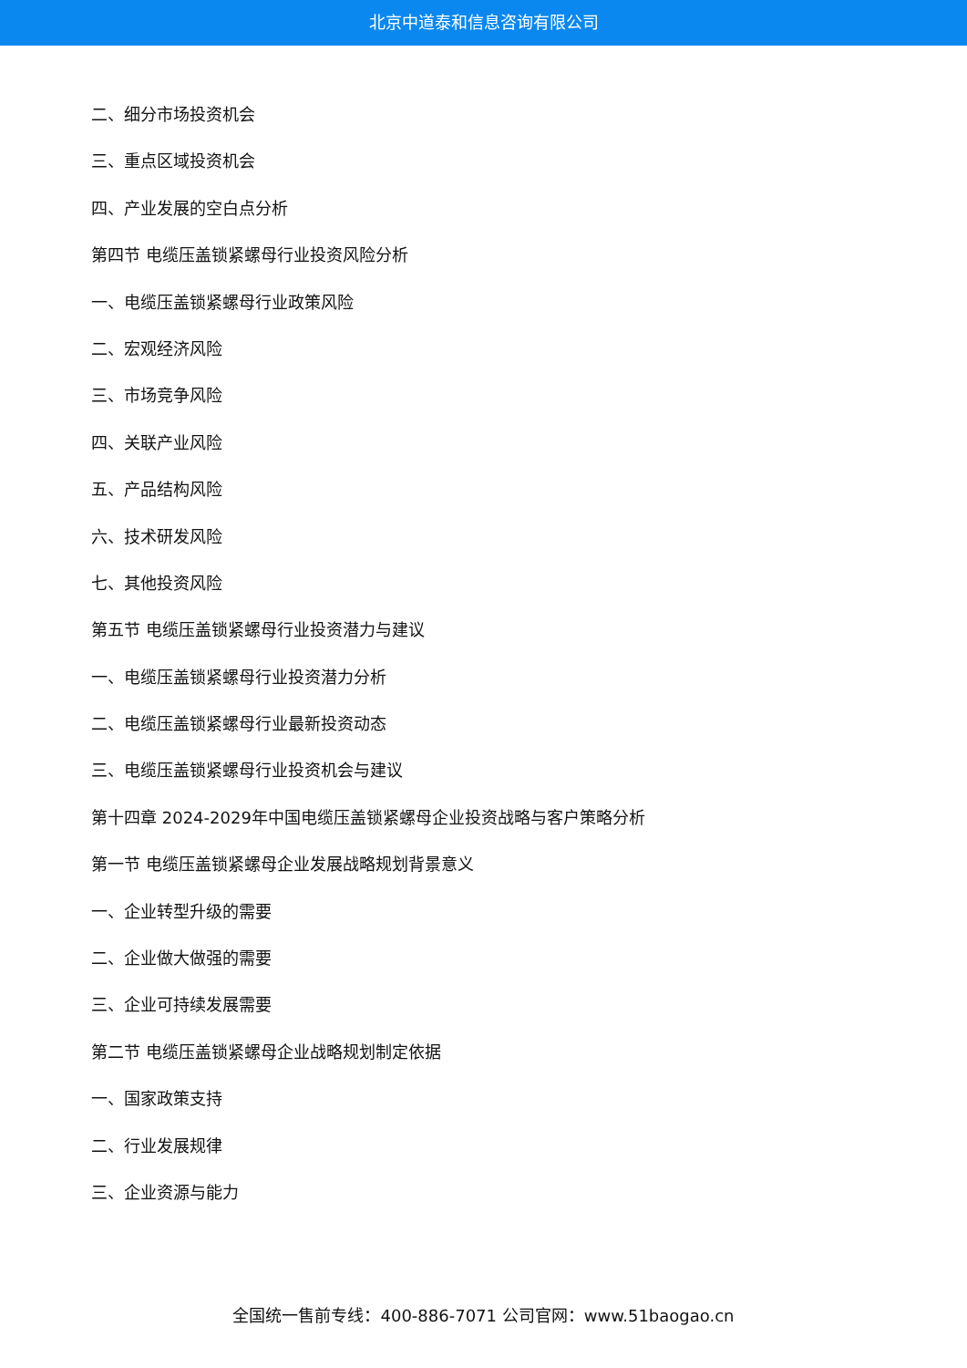北京中道泰和信息咨询有限公司
二、细分市场投资机会
三、重点区域投资机会
四、产业发展的空白点分析
第四节 电缆压盖锁紧螺母行业投资风险分析
一、电缆压盖锁紧螺母行业政策风险
二、宏观经济风险
三、市场竞争风险
四、关联产业风险
五、产品结构风险
六、技术研发风险
七、其他投资风险
第五节 电缆压盖锁紧螺母行业投资潜力与建议
一、电缆压盖锁紧螺母行业投资潜力分析
二、电缆压盖锁紧螺母行业最新投资动态
三、电缆压盖锁紧螺母行业投资机会与建议
第十四章 2024-2029年中国电缆压盖锁紧螺母企业投资战略与客户策略分析
第一节 电缆压盖锁紧螺母企业发展战略规划背景意义
一、企业转型升级的需要
二、企业做大做强的需要
三、企业可持续发展需要
第二节 电缆压盖锁紧螺母企业战略规划制定依据
一、国家政策支持
二、行业发展规律
三、企业资源与能力
全国统一售前专线：400-886-7071 公司官网：www.51baogao.cn